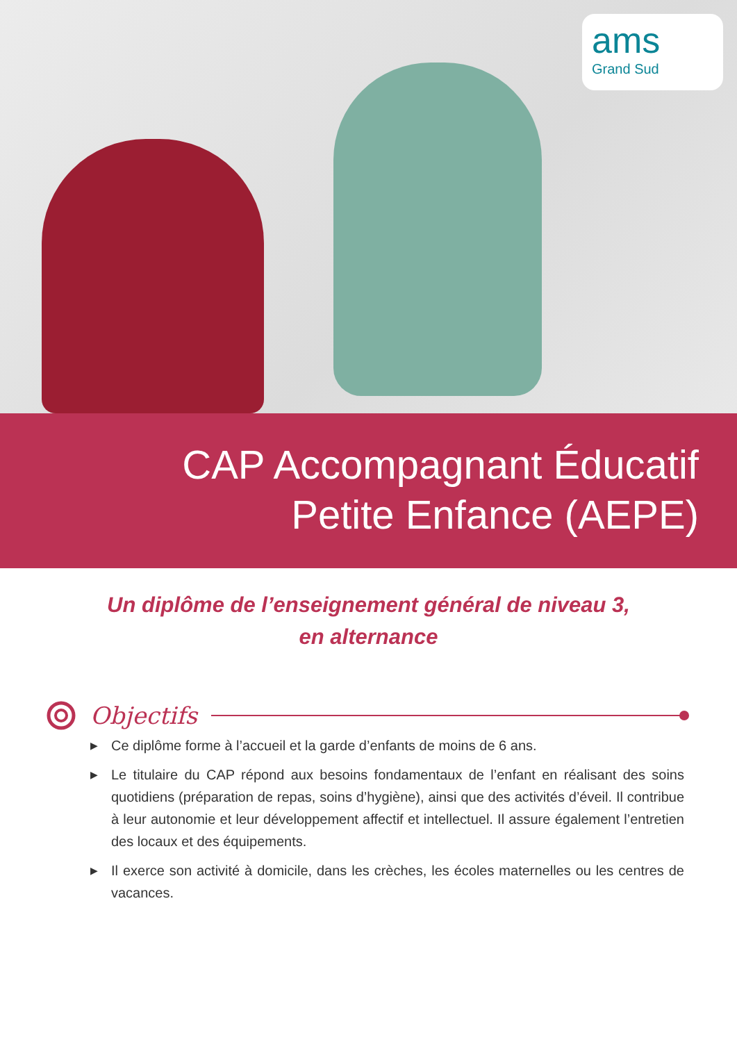ams
Grand Sud
CAP Accompagnant Éducatif
Petite Enfance (AEPE)
Un diplôme de l’enseignement général de niveau 3,
en alternance
Objectifs
▶
Ce diplôme forme à l’accueil et la garde d’enfants de moins de 6 ans.
▶
Le titulaire du CAP répond aux besoins fondamentaux de l’enfant en réalisant des soins quotidiens (préparation de repas, soins d’hygiène), ainsi que des activités d’éveil. Il contribue à leur autonomie et leur développement affectif et intellectuel. Il assure également l’entretien des locaux et des équipements.
▶
Il exerce son activité à domicile, dans les crèches, les écoles maternelles ou les centres de vacances.